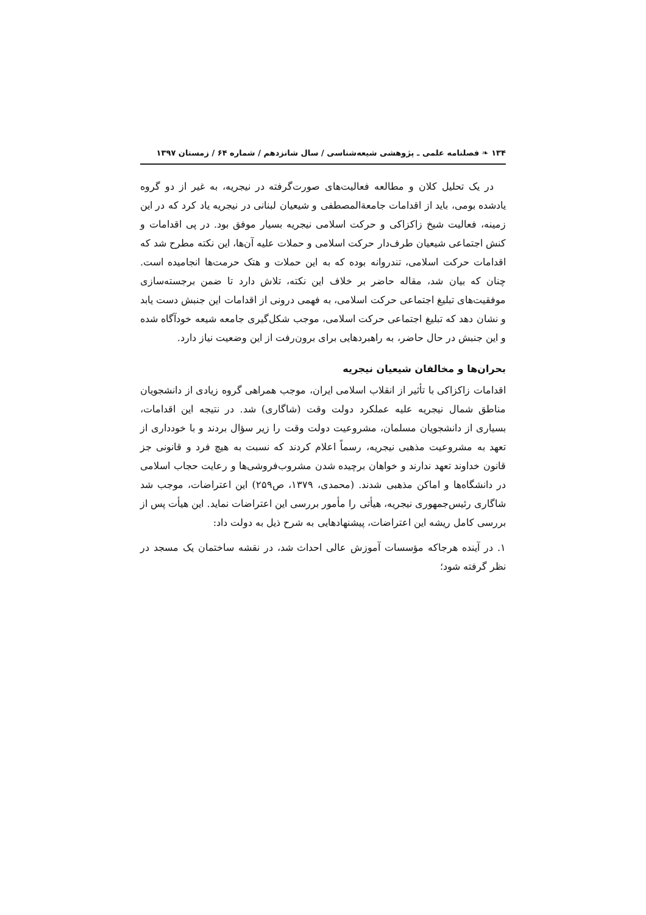۱۳۴ ❧ فصلنامه علمی ـ پژوهشی شیعه‌شناسی / سال شانزدهم / شماره ۶۴ / زمستان ۱۳۹۷
در یک تحلیل کلان و مطالعه فعالیت‌های صورت‌گرفته در نیجریه، به غیر از دو گروه یادشده بومی، باید از اقدامات جامعةالمصطفی و شیعیان لبنانی در نیجریه یاد کرد که در این زمینه، فعالیت شیخ زاکزاکی و حرکت اسلامی نیجریه بسیار موفق بود. در پی اقدامات و کنش اجتماعی شیعیان طرف‌دار حرکت اسلامی و حملات علیه آن‌ها، این نکته مطرح شد که اقدامات حرکت اسلامی، تندروانه بوده که به این حملات و هتک حرمت‌ها انجامیده است. چنان که بیان شد، مقاله حاضر بر خلاف این نکته، تلاش دارد تا ضمن برجسته‌سازی موفقیت‌های تبلیغ اجتماعی حرکت اسلامی، به فهمی درونی از اقدامات این جنبش دست یابد و نشان دهد که تبلیغ اجتماعی حرکت اسلامی، موجب شکل‌گیری جامعه شیعه خودآگاه شده و این جنبش در حال حاضر، به راهبردهایی برای برون‌رفت از این وضعیت نیاز دارد.
بحران‌ها و مخالفان شیعیان نیجریه
اقدامات زاکزاکی با تأثیر از انقلاب اسلامی ایران، موجب همراهی گروه زیادی از دانشجویان مناطق شمال نیجریه علیه عملکرد دولت وقت (شاگاری) شد. در نتیجه این اقدامات، بسیاری از دانشجویان مسلمان، مشروعیت دولت وقت را زیر سؤال بردند و با خودداری از تعهد به مشروعیت مذهبی نیجریه، رسماً اعلام کردند که نسبت به هیچ فرد و قانونی جز قانون خداوند تعهد ندارند و خواهان برچیده شدن مشروب‌فروشی‌ها و رعایت حجاب اسلامی در دانشگاه‌ها و اماکن مذهبی شدند. (محمدی، ۱۳۷۹، ص۲۵۹) این اعتراضات، موجب شد شاگاری رئیس‌جمهوری نیجریه، هیأتی را مأمور بررسی این اعتراضات نماید. این هیأت پس از بررسی کامل ریشه این اعتراضات، پیشنهادهایی به شرح ذیل به دولت داد:
۱. در آینده هرجاکه مؤسسات آموزش عالی احداث شد، در نقشه ساختمان یک مسجد در نظر گرفته شود؛